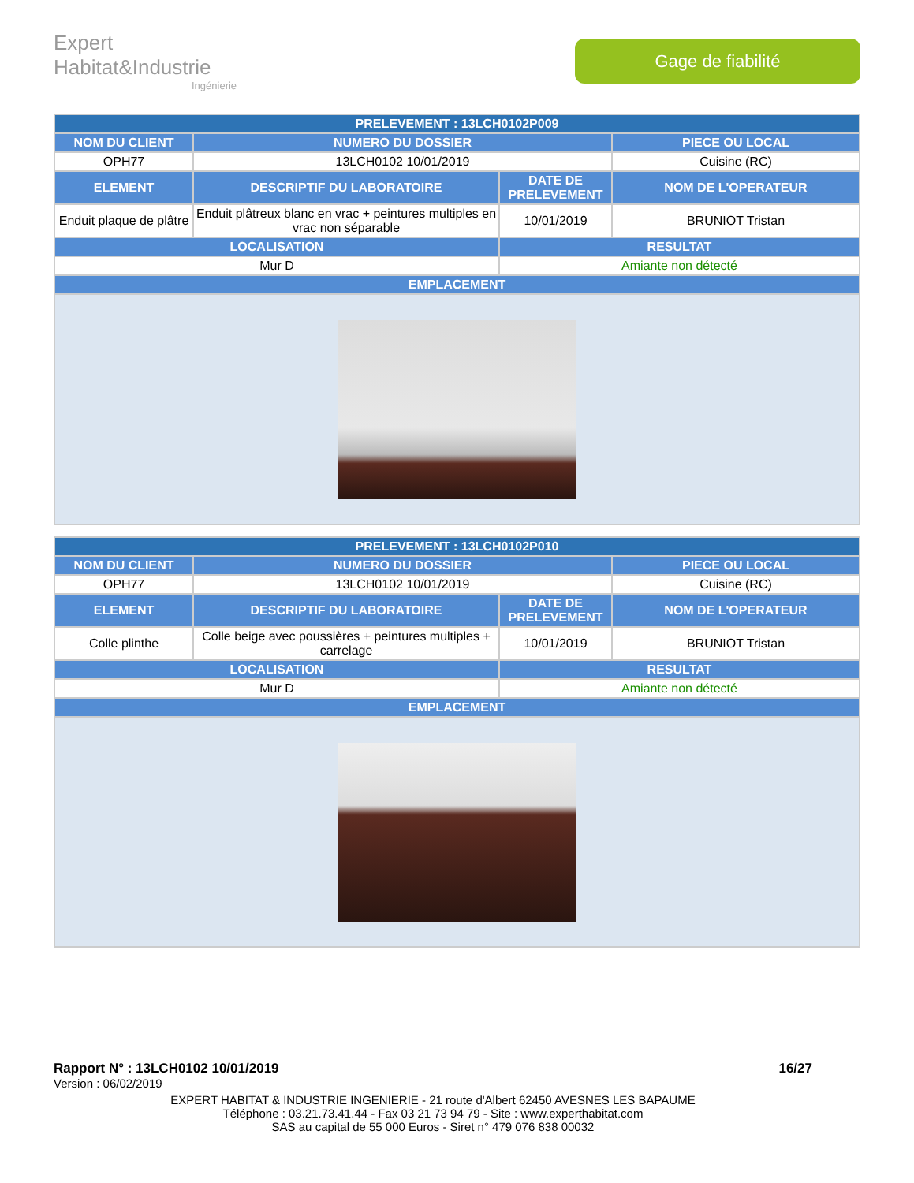Expert Habitat&Industrie
Ingénierie
Gage de fiabilité
| PRELEVEMENT : 13LCH0102P009 | | | |
| --- | --- | --- | --- |
| NOM DU CLIENT | NUMERO DU DOSSIER | | PIECE OU LOCAL |
| OPH77 | 13LCH0102 10/01/2019 | | Cuisine (RC) |
| ELEMENT | DESCRIPTIF DU LABORATOIRE | DATE DE PRELEVEMENT | NOM DE L'OPERATEUR |
| Enduit plaque de plâtre | Enduit plâtreux blanc en vrac + peintures multiples en vrac non séparable | 10/01/2019 | BRUNIOT Tristan |
| LOCALISATION | | RESULTAT | |
| Mur D | | Amiante non détecté | |
| EMPLACEMENT | | | |
| PRELEVEMENT : 13LCH0102P010 | | | |
| --- | --- | --- | --- |
| NOM DU CLIENT | NUMERO DU DOSSIER | | PIECE OU LOCAL |
| OPH77 | 13LCH0102 10/01/2019 | | Cuisine (RC) |
| ELEMENT | DESCRIPTIF DU LABORATOIRE | DATE DE PRELEVEMENT | NOM DE L'OPERATEUR |
| Colle plinthe | Colle beige avec poussières + peintures multiples + carrelage | 10/01/2019 | BRUNIOT Tristan |
| LOCALISATION | | RESULTAT | |
| Mur D | | Amiante non détecté | |
| EMPLACEMENT | | | |
Rapport N° : 13LCH0102 10/01/2019 16/27
Version : 06/02/2019
EXPERT HABITAT & INDUSTRIE INGENIERIE - 21 route d'Albert 62450 AVESNES LES BAPAUME
Téléphone : 03.21.73.41.44 - Fax 03 21 73 94 79 - Site : www.experthabitat.com
SAS au capital de 55 000 Euros - Siret n° 479 076 838 00032